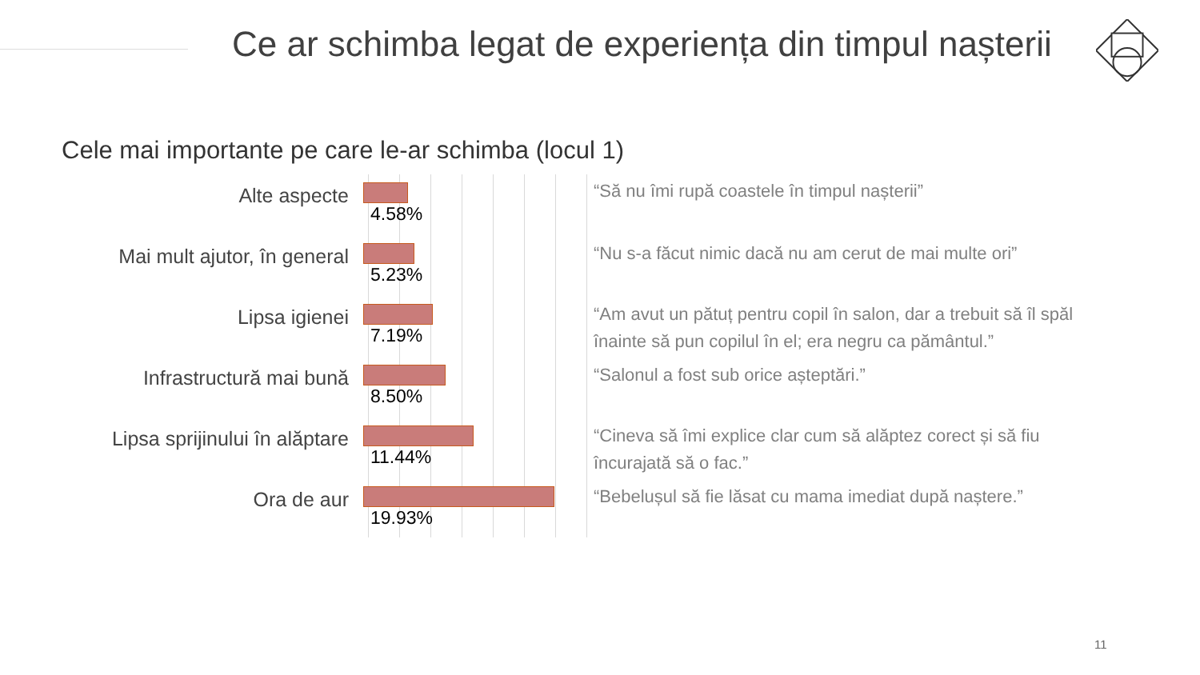Ce ar schimba legat de experiența din timpul nașterii
Cele mai importante pe care le-ar schimba (locul 1)
Alte aspecte
4.58%
Mai mult ajutor, în general
5.23%
Lipsa igienei
7.19%
Infrastructură mai bună
8.50%
Lipsa sprijinului în alăptare
11.44%
Ora de aur
19.93%
“Să nu îmi rupă coastele în timpul nașterii”
“Nu s-a făcut nimic dacă nu am cerut de mai multe ori”
“Am avut un pătuț pentru copil în salon, dar a trebuit să îl spăl înainte să pun copilul în el; era negru ca pământul.”
“Salonul a fost sub orice așteptări.”
“Cineva să îmi explice clar cum să alăptez corect și să fiu încurajată să o fac.”
“Bebelușul să fie lăsat cu mama imediat după naștere.”
11